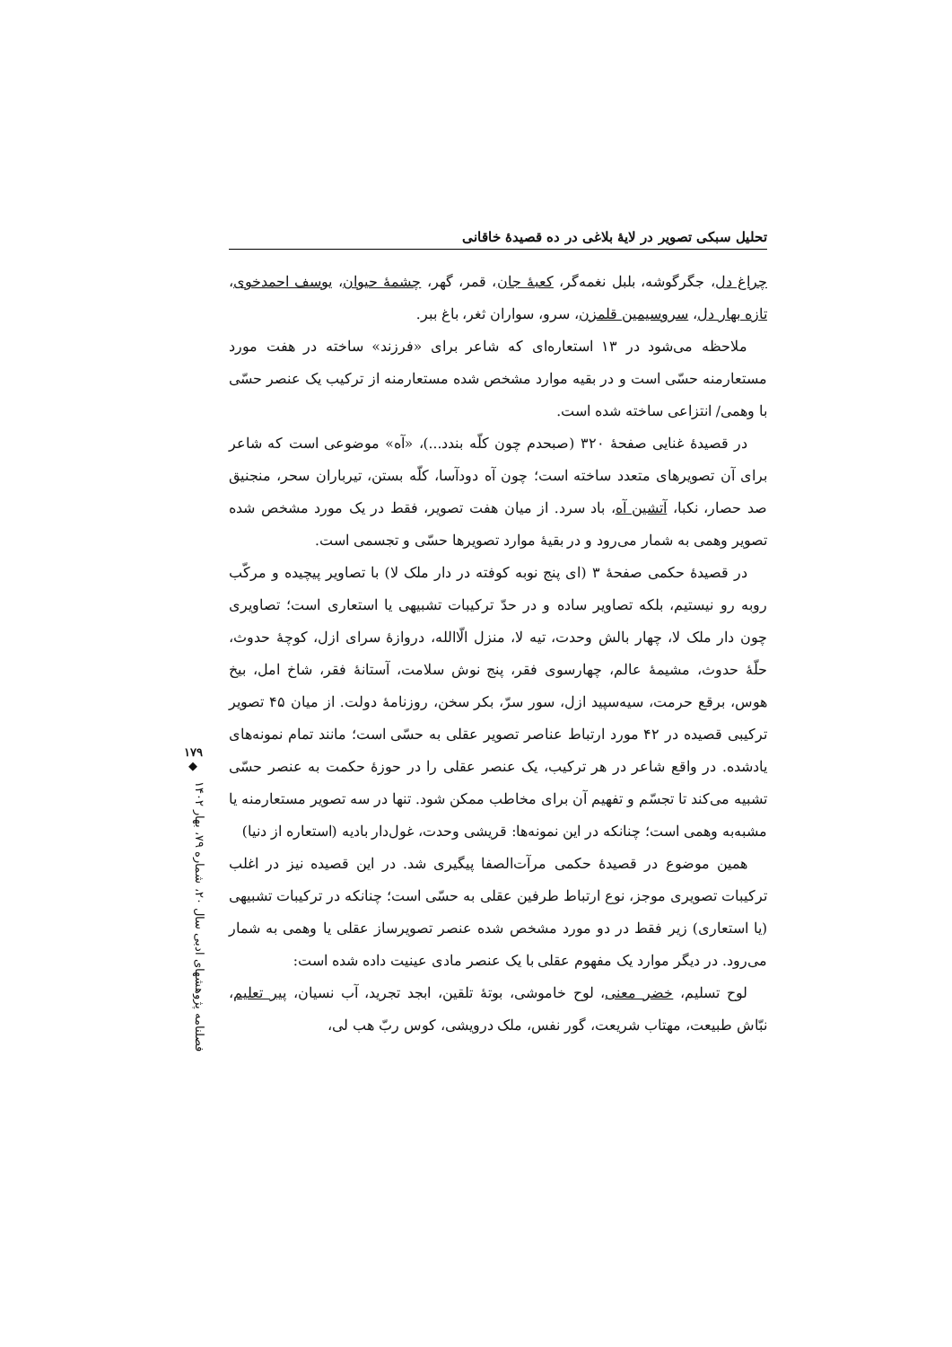تحلیل سبکی تصویر در لایهٔ بلاغی در ده قصیدهٔ خاقانی
چراغ دل، جگرگوشه، بلبل نغمه‌گر، کعبهٔ جان، قمر، گهر، چشمهٔ حیوان، یوسف احمدخوی، تازه بهار دل، سروسیمین قلمزن، سرو، سواران ثغر، باغ ببر.
ملاحظه می‌شود در ۱۳ استعاره‌ای که شاعر برای «فرزند» ساخته در هفت مورد مستعارمنه حسّی است و در بقیه موارد مشخص شده مستعارمنه از ترکیب یک عنصر حسّی با وهمی/ انتزاعی ساخته شده است.
در قصیدهٔ غنایی صفحهٔ ۳۲۰ (صبحدم چون کلّه بندد...)، «آه» موضوعی است که شاعر برای آن تصویرهای متعدد ساخته است؛ چون آه دودآسا، کلّه بستن، تیرباران سحر، منجنیق صد حصار، نکبا، آتشین آه، باد سرد. از میان هفت تصویر، فقط در یک مورد مشخص شده تصویر وهمی به شمار می‌رود و در بقیهٔ موارد تصویرها حسّی و تجسمی است.
در قصیدهٔ حکمی صفحهٔ ۳ (ای پنج نوبه کوفته در دار ملک لا) با تصاویر پیچیده و مرکّب روبه رو نیستیم، بلکه تصاویر ساده و در حدّ ترکیبات تشبیهی یا استعاری است؛ تصاویری چون دار ملک لا، چهار بالش وحدت، تیه لا، منزل الّاالله، دروازهٔ سرای ازل، کوچهٔ حدوث، حلّهٔ حدوث، مشیمهٔ عالم، چهارسوی فقر، پنج نوش سلامت، آستانهٔ فقر، شاخ امل، بیخ هوس، برقع حرمت، سیه‌سپید ازل، سور سرّ، بکر سخن، روزنامهٔ دولت. از میان ۴۵ تصویر ترکیبی قصیده در ۴۲ مورد ارتباط عناصر تصویر عقلی به حسّی است؛ مانند تمام نمونه‌های یادشده. در واقع شاعر در هر ترکیب، یک عنصر عقلی را در حوزهٔ حکمت به عنصر حسّی تشبیه می‌کند تا تجسّم و تفهیم آن برای مخاطب ممکن شود. تنها در سه تصویر مستعارمنه یا مشبه‌به وهمی است؛ چنانکه در این نمونه‌ها: قریشی وحدت، غول‌دار بادیه (استعاره از دنیا)
همین موضوع در قصیدهٔ حکمی مرآت‌الصفا پیگیری شد. در این قصیده نیز در اغلب ترکیبات تصویری موجز، نوع ارتباط طرفین عقلی به حسّی است؛ چنانکه در ترکیبات تشبیهی (یا استعاری) زیر فقط در دو مورد مشخص شده عنصر تصویرساز عقلی یا وهمی به شمار می‌رود. در دیگر موارد یک مفهوم عقلی با یک عنصر مادی عینیت داده شده است:
لوح تسلیم، خضر معنی، لوح خاموشی، بوتهٔ تلقین، ابجد تجرید، آب نسیان، پیر تعلیم، نبّاش طبیعت، مهتاب شریعت، گور نفس، ملک درویشی، کوس ربّ هب لی،
۱۷۹
◆
فصلنامه پژوهشهای ادبی سال ۲۰، شماره ۷۹، بهار ۱۴۰۲